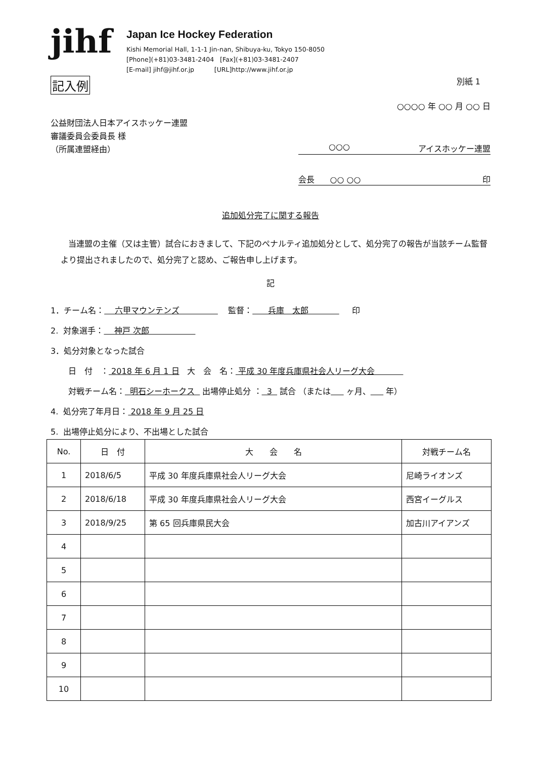jihf
Japan Ice Hockey Federation
Kishi Memorial Hall, 1-1-1 Jin-nan, Shibuya-ku, Tokyo 150-8050
[Phone](+81)03-3481-2404 [Fax](+81)03-3481-2407
[E-mail] jihf@jihf.or.jp [URL]http://www.jihf.or.jp
記入例 別紙 1
○○○○ 年 ○○ 月 ○○ 日
公益財団法人日本アイスホッケー連盟
審議委員会委員長 様
（所属連盟経由）
○○○ アイスホッケー連盟
会長 ○○ ○○ 印
追加処分完了に関する報告
当連盟の主催（又は主管）試合におきまして、下記のペナルティ追加処分として、処分完了の報告が当該チーム監督より提出されましたので、処分完了と認め、ご報告申し上げます。
記
1．チーム名： 六甲マウンテンズ 監督： 兵庫　太郎 印
2. 対象選手： 神戸 次郎
3．処分対象となった試合
日　付　： 2018 年 6 月 1 日 大　会　名： 平成 30 年度兵庫県社会人リーグ大会
対戦チーム名： 明石シーホークス 出場停止処分 ： 3 試合 （または ヶ月、 年）
4. 処分完了年月日： 2018 年 9 月 25 日
5. 出場停止処分により、不出場とした試合
| No. | 日 付 | 大 会 名 | 対戦チーム名 |
| --- | --- | --- | --- |
| 1 | 2018/6/5 | 平成 30 年度兵庫県社会人リーグ大会 | 尼崎ライオンズ |
| 2 | 2018/6/18 | 平成 30 年度兵庫県社会人リーグ大会 | 西宮イーグルス |
| 3 | 2018/9/25 | 第 65 回兵庫県民大会 | 加古川アイアンズ |
| 4 | | | |
| 5 | | | |
| 6 | | | |
| 7 | | | |
| 8 | | | |
| 9 | | | |
| 10 | | | |